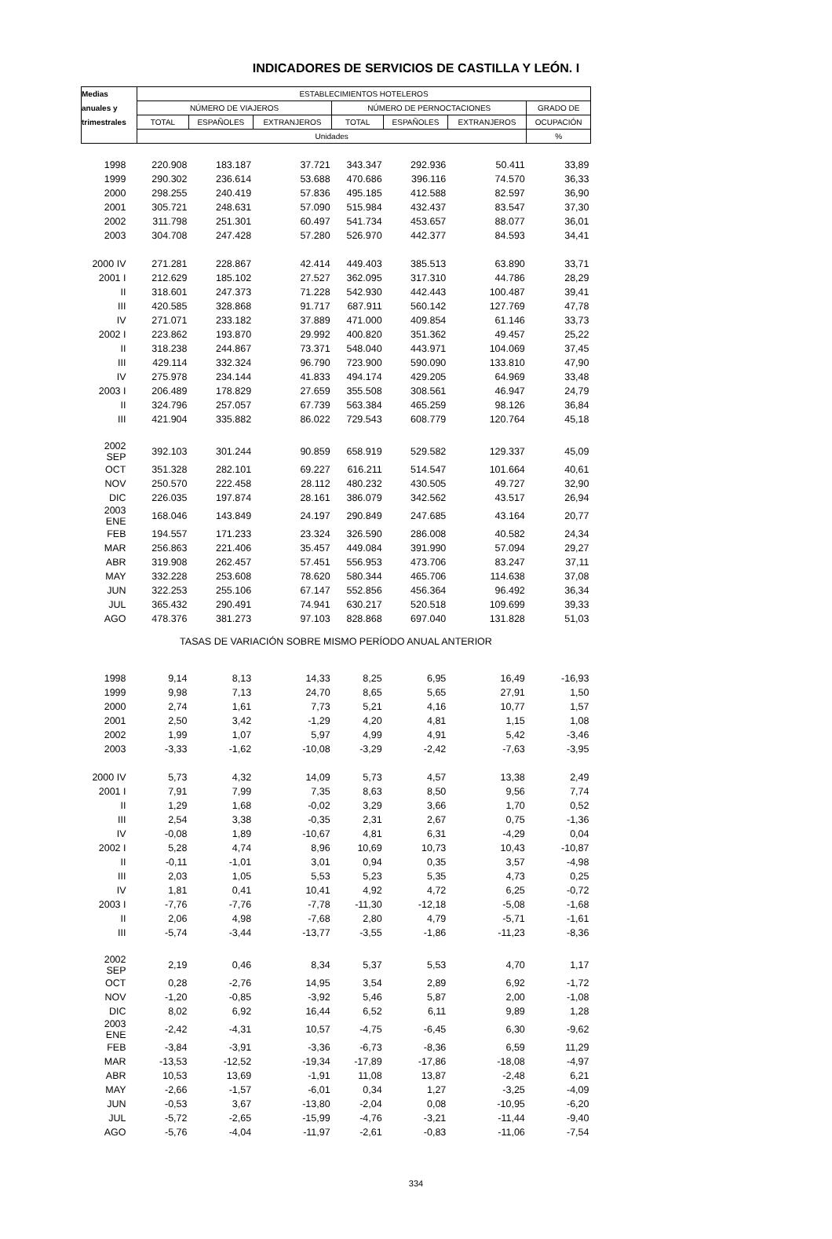INDICADORES DE SERVICIOS DE CASTILLA Y LEÓN. I
| Medias | ESTABLECIMIENTOS HOTELEROS | | | | | | |
| --- | --- | --- | --- | --- | --- | --- | --- |
| anuales y | NÚMERO DE VIAJEROS | | | NÚMERO DE PERNOCTACIONES | | | GRADO DE |
| trimestrales | TOTAL | ESPAÑOLES | EXTRANJEROS | TOTAL | ESPAÑOLES | EXTRANJEROS | OCUPACIÓN |
| | Unidades | | | | | | % |
| 1998 | 220.908 | 183.187 | 37.721 | 343.347 | 292.936 | 50.411 | 33,89 |
| 1999 | 290.302 | 236.614 | 53.688 | 470.686 | 396.116 | 74.570 | 36,33 |
| 2000 | 298.255 | 240.419 | 57.836 | 495.185 | 412.588 | 82.597 | 36,90 |
| 2001 | 305.721 | 248.631 | 57.090 | 515.984 | 432.437 | 83.547 | 37,30 |
| 2002 | 311.798 | 251.301 | 60.497 | 541.734 | 453.657 | 88.077 | 36,01 |
| 2003 | 304.708 | 247.428 | 57.280 | 526.970 | 442.377 | 84.593 | 34,41 |
| 2000 IV | 271.281 | 228.867 | 42.414 | 449.403 | 385.513 | 63.890 | 33,71 |
| 2001 I | 212.629 | 185.102 | 27.527 | 362.095 | 317.310 | 44.786 | 28,29 |
| II | 318.601 | 247.373 | 71.228 | 542.930 | 442.443 | 100.487 | 39,41 |
| III | 420.585 | 328.868 | 91.717 | 687.911 | 560.142 | 127.769 | 47,78 |
| IV | 271.071 | 233.182 | 37.889 | 471.000 | 409.854 | 61.146 | 33,73 |
| 2002 I | 223.862 | 193.870 | 29.992 | 400.820 | 351.362 | 49.457 | 25,22 |
| II | 318.238 | 244.867 | 73.371 | 548.040 | 443.971 | 104.069 | 37,45 |
| III | 429.114 | 332.324 | 96.790 | 723.900 | 590.090 | 133.810 | 47,90 |
| IV | 275.978 | 234.144 | 41.833 | 494.174 | 429.205 | 64.969 | 33,48 |
| 2003 I | 206.489 | 178.829 | 27.659 | 355.508 | 308.561 | 46.947 | 24,79 |
| II | 324.796 | 257.057 | 67.739 | 563.384 | 465.259 | 98.126 | 36,84 |
| III | 421.904 | 335.882 | 86.022 | 729.543 | 608.779 | 120.764 | 45,18 |
| 2002 SEP | 392.103 | 301.244 | 90.859 | 658.919 | 529.582 | 129.337 | 45,09 |
| OCT | 351.328 | 282.101 | 69.227 | 616.211 | 514.547 | 101.664 | 40,61 |
| NOV | 250.570 | 222.458 | 28.112 | 480.232 | 430.505 | 49.727 | 32,90 |
| DIC | 226.035 | 197.874 | 28.161 | 386.079 | 342.562 | 43.517 | 26,94 |
| 2003 ENE | 168.046 | 143.849 | 24.197 | 290.849 | 247.685 | 43.164 | 20,77 |
| FEB | 194.557 | 171.233 | 23.324 | 326.590 | 286.008 | 40.582 | 24,34 |
| MAR | 256.863 | 221.406 | 35.457 | 449.084 | 391.990 | 57.094 | 29,27 |
| ABR | 319.908 | 262.457 | 57.451 | 556.953 | 473.706 | 83.247 | 37,11 |
| MAY | 332.228 | 253.608 | 78.620 | 580.344 | 465.706 | 114.638 | 37,08 |
| JUN | 322.253 | 255.106 | 67.147 | 552.856 | 456.364 | 96.492 | 36,34 |
| JUL | 365.432 | 290.491 | 74.941 | 630.217 | 520.518 | 109.699 | 39,33 |
| AGO | 478.376 | 381.273 | 97.103 | 828.868 | 697.040 | 131.828 | 51,03 |
| TASAS DE VARIACIÓN SOBRE MISMO PERÍODO ANUAL ANTERIOR | | | | | | | |
| 1998 | 9,14 | 8,13 | 14,33 | 8,25 | 6,95 | 16,49 | -16,93 |
| 1999 | 9,98 | 7,13 | 24,70 | 8,65 | 5,65 | 27,91 | 1,50 |
| 2000 | 2,74 | 1,61 | 7,73 | 5,21 | 4,16 | 10,77 | 1,57 |
| 2001 | 2,50 | 3,42 | -1,29 | 4,20 | 4,81 | 1,15 | 1,08 |
| 2002 | 1,99 | 1,07 | 5,97 | 4,99 | 4,91 | 5,42 | -3,46 |
| 2003 | -3,33 | -1,62 | -10,08 | -3,29 | -2,42 | -7,63 | -3,95 |
| 2000 IV | 5,73 | 4,32 | 14,09 | 5,73 | 4,57 | 13,38 | 2,49 |
| 2001 I | 7,91 | 7,99 | 7,35 | 8,63 | 8,50 | 9,56 | 7,74 |
| II | 1,29 | 1,68 | -0,02 | 3,29 | 3,66 | 1,70 | 0,52 |
| III | 2,54 | 3,38 | -0,35 | 2,31 | 2,67 | 0,75 | -1,36 |
| IV | -0,08 | 1,89 | -10,67 | 4,81 | 6,31 | -4,29 | 0,04 |
| 2002 I | 5,28 | 4,74 | 8,96 | 10,69 | 10,73 | 10,43 | -10,87 |
| II | -0,11 | -1,01 | 3,01 | 0,94 | 0,35 | 3,57 | -4,98 |
| III | 2,03 | 1,05 | 5,53 | 5,23 | 5,35 | 4,73 | 0,25 |
| IV | 1,81 | 0,41 | 10,41 | 4,92 | 4,72 | 6,25 | -0,72 |
| 2003 I | -7,76 | -7,76 | -7,78 | -11,30 | -12,18 | -5,08 | -1,68 |
| II | 2,06 | 4,98 | -7,68 | 2,80 | 4,79 | -5,71 | -1,61 |
| III | -5,74 | -3,44 | -13,77 | -3,55 | -1,86 | -11,23 | -8,36 |
| 2002 SEP | 2,19 | 0,46 | 8,34 | 5,37 | 5,53 | 4,70 | 1,17 |
| OCT | 0,28 | -2,76 | 14,95 | 3,54 | 2,89 | 6,92 | -1,72 |
| NOV | -1,20 | -0,85 | -3,92 | 5,46 | 5,87 | 2,00 | -1,08 |
| DIC | 8,02 | 6,92 | 16,44 | 6,52 | 6,11 | 9,89 | 1,28 |
| 2003 ENE | -2,42 | -4,31 | 10,57 | -4,75 | -6,45 | 6,30 | -9,62 |
| FEB | -3,84 | -3,91 | -3,36 | -6,73 | -8,36 | 6,59 | 11,29 |
| MAR | -13,53 | -12,52 | -19,34 | -17,89 | -17,86 | -18,08 | -4,97 |
| ABR | 10,53 | 13,69 | -1,91 | 11,08 | 13,87 | -2,48 | 6,21 |
| MAY | -2,66 | -1,57 | -6,01 | 0,34 | 1,27 | -3,25 | -4,09 |
| JUN | -0,53 | 3,67 | -13,80 | -2,04 | 0,08 | -10,95 | -6,20 |
| JUL | -5,72 | -2,65 | -15,99 | -4,76 | -3,21 | -11,44 | -9,40 |
| AGO | -5,76 | -4,04 | -11,97 | -2,61 | -0,83 | -11,06 | -7,54 |
334